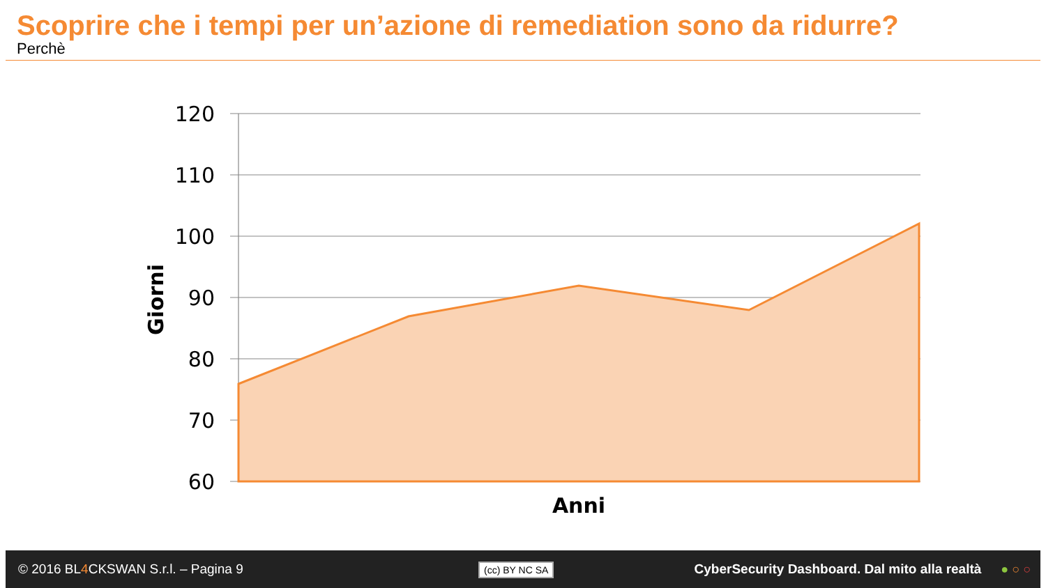Scoprire che i tempi per un’azione di remediation sono da ridurre?
Perchè
120
110
100
90
80
70
60
Anni
Giorni
© 2016 BL4 CKSWAN S.r.l. – Pagina 9
(cc) BY NC SA
CyberSecurity Dashboard. Dal mito alla realtà
● ○ ○